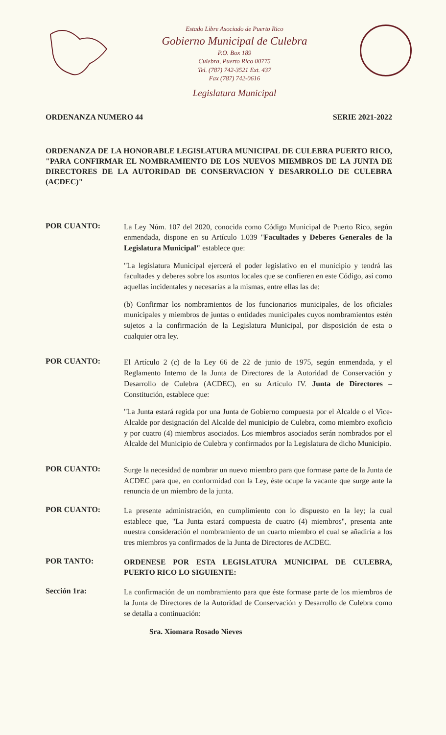Estado Libre Asociado de Puerto Rico
Gobierno Municipal de Culebra
P.O. Box 189
Culebra, Puerto Rico 00775
Tel. (787) 742-3521 Ext. 437
Fax (787) 742-0616
Legislatura Municipal
ORDENANZA NUMERO 44 SERIE 2021-2022
ORDENANZA DE LA HONORABLE LEGISLATURA MUNICIPAL DE CULEBRA PUERTO RICO, "PARA CONFIRMAR EL NOMBRAMIENTO DE LOS NUEVOS MIEMBROS DE LA JUNTA DE DIRECTORES DE LA AUTORIDAD DE CONSERVACION Y DESARROLLO DE CULEBRA (ACDEC)"
POR CUANTO:
La Ley Núm. 107 del 2020, conocida como Código Municipal de Puerto Rico, según enmendada, dispone en su Artículo 1.039 "Facultades y Deberes Generales de la Legislatura Municipal" establece que:
"La legislatura Municipal ejercerá el poder legislativo en el municipio y tendrá las facultades y deberes sobre los asuntos locales que se confieren en este Código, así como aquellas incidentales y necesarias a la mismas, entre ellas las de:
(b) Confirmar los nombramientos de los funcionarios municipales, de los oficiales municipales y miembros de juntas o entidades municipales cuyos nombramientos estén sujetos a la confirmación de la Legislatura Municipal, por disposición de esta o cualquier otra ley.
POR CUANTO:
El Artículo 2 (c) de la Ley 66 de 22 de junio de 1975, según enmendada, y el Reglamento Interno de la Junta de Directores de la Autoridad de Conservación y Desarrollo de Culebra (ACDEC), en su Artículo IV. Junta de Directores – Constitución, establece que:
"La Junta estará regida por una Junta de Gobierno compuesta por el Alcalde o el Vice-Alcalde por designación del Alcalde del municipio de Culebra, como miembro exoficio y por cuatro (4) miembros asociados. Los miembros asociados serán nombrados por el Alcalde del Municipio de Culebra y confirmados por la Legislatura de dicho Municipio.
POR CUANTO:
Surge la necesidad de nombrar un nuevo miembro para que formase parte de la Junta de ACDEC para que, en conformidad con la Ley, éste ocupe la vacante que surge ante la renuncia de un miembro de la junta.
POR CUANTO:
La presente administración, en cumplimiento con lo dispuesto en la ley; la cual establece que, "La Junta estará compuesta de cuatro (4) miembros", presenta ante nuestra consideración el nombramiento de un cuarto miembro el cual se añadiría a los tres miembros ya confirmados de la Junta de Directores de ACDEC.
POR TANTO:
ORDENESE POR ESTA LEGISLATURA MUNICIPAL DE CULEBRA, PUERTO RICO LO SIGUIENTE:
Sección 1ra:
La confirmación de un nombramiento para que éste formase parte de los miembros de la Junta de Directores de la Autoridad de Conservación y Desarrollo de Culebra como se detalla a continuación:
Sra. Xiomara Rosado Nieves